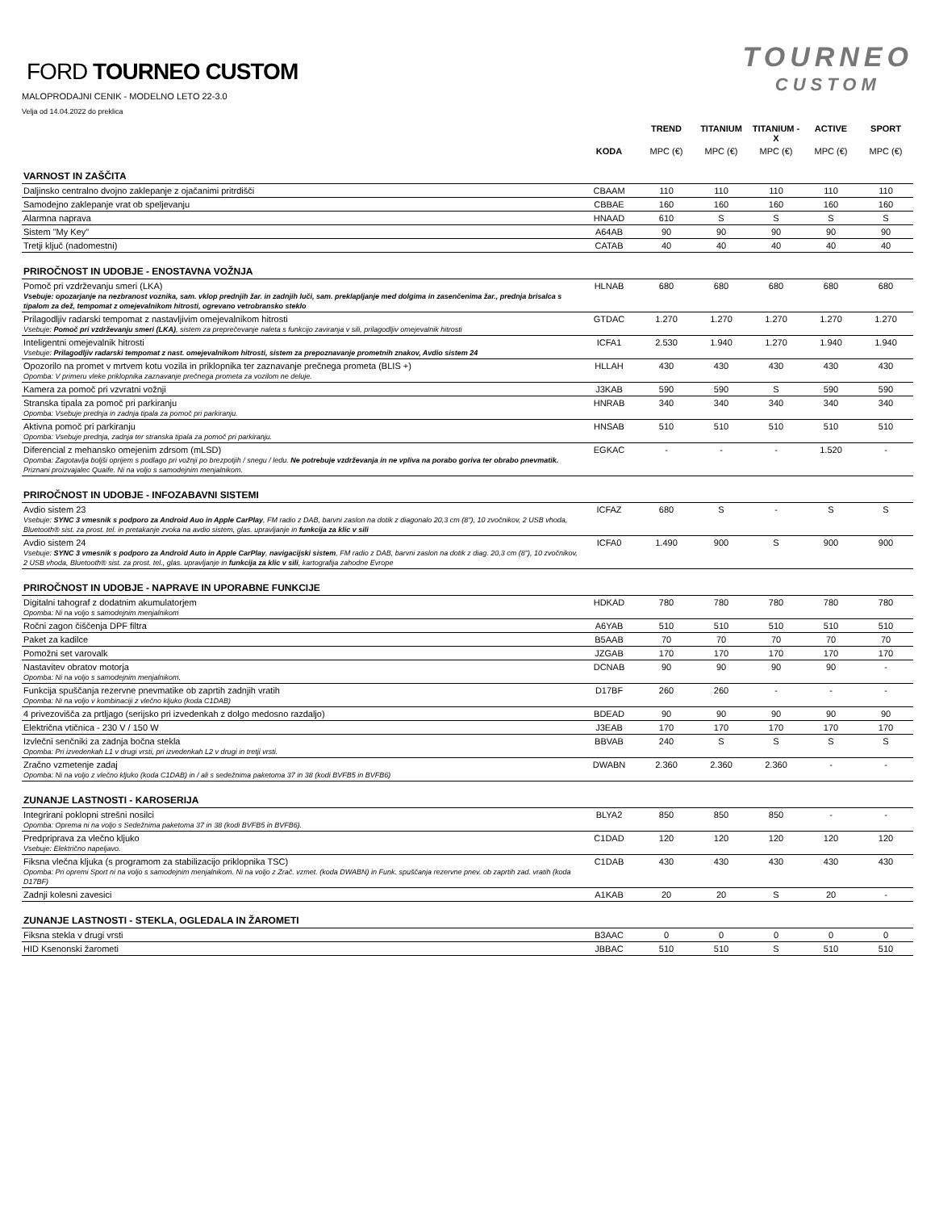FORD TOURNEO CUSTOM
MALOPRODAJNI CENIK - MODELNO LETO 22-3.0
Velja od 14.04.2022 do preklica
TOURNEO
CUSTOM
| | | TREND | TITANIUM | TITANIUM - X | ACTIVE | SPORT |
| --- | --- | --- | --- | --- | --- | --- |
| | KODA | MPC (€) | MPC (€) | MPC (€) | MPC (€) | MPC (€) |
| VARNOST IN ZAŠČITA | | | | | | |
| Daljinsko centralno dvojno zaklepanje z ojačanimi pritrdišči | CBAAM | 110 | 110 | 110 | 110 | 110 |
| Samodejno zaklepanje vrat ob speljevanju | CBBAE | 160 | 160 | 160 | 160 | 160 |
| Alarmna naprava | HNAAD | 610 | S | S | S | S |
| Sistem "My Key" | A64AB | 90 | 90 | 90 | 90 | 90 |
| Tretji ključ (nadomestni) | CATAB | 40 | 40 | 40 | 40 | 40 |
| PRIROČNOST IN UDOBJE - ENOSTAVNA VOŽNJA | | | | | | |
| Pomoč pri vzdrževanju smeri (LKA) Vsebuje: opozarjanje na nezbranost voznika, sam. vklop prednjih žar. in zadnjih luči, sam. preklapljanje med dolgima in zasenčenima žar., prednja brisalca s tipalom za dež, tempomat z omejevalnikom hitrosti, ogrevano vetrobransko steklo | HLNAB | 680 | 680 | 680 | 680 | 680 |
| Prilagodljiv radarski tempomat z nastavljivim omejevalnikom hitrosti Vsebuje: Pomoč pri vzdrževanju smeri (LKA) , sistem za preprečevanje naleta s funkcijo zaviranja v sili, prilagodljiv omejevalnik hitrosti | GTDAC | 1.270 | 1.270 | 1.270 | 1.270 | 1.270 |
| Inteligentni omejevalnik hitrosti Vsebuje: Prilagodljiv radarski tempomat z nast. omejevalnikom hitrosti, sistem za prepoznavanje prometnih znakov, Avdio sistem 24 | ICFA1 | 2.530 | 1.940 | 1.270 | 1.940 | 1.940 |
| Opozorilo na promet v mrtvem kotu vozila in priklopnika ter zaznavanje prečnega prometa (BLIS +) Opomba: V primeru vleke priklopnika zaznavanje prečnega prometa za vozilom ne deluje. | HLLAH | 430 | 430 | 430 | 430 | 430 |
| Kamera za pomoč pri vzvratni vožnji | J3KAB | 590 | 590 | S | 590 | 590 |
| Stranska tipala za pomoč pri parkiranju Opomba: Vsebuje prednja in zadnja tipala za pomoč pri parkiranju. | HNRAB | 340 | 340 | 340 | 340 | 340 |
| Aktivna pomoč pri parkiranju Opomba: Vsebuje prednja, zadnja ter stranska tipala za pomoč pri parkiranju. | HNSAB | 510 | 510 | 510 | 510 | 510 |
| Diferencial z mehansko omejenim zdrsom (mLSD) Opomba: Zagotavlja boljši oprijem s podlago pri vožnji po brezpotjih / snegu / ledu. Ne potrebuje vzdrževanja in ne vpliva na porabo goriva ter obrabo pnevmatik. Priznani proizvajalec Quaife. Ni na voljo s samodejnim menjalnikom. | EGKAC | - | - | - | 1.520 | - |
| PRIROČNOST IN UDOBJE - INFOZABAVNI SISTEMI | | | | | | |
| Avdio sistem 23 Vsebuje: SYNC 3 vmesnik s podporo za Android Auo in Apple CarPlay , FM radio z DAB, barvni zaslon na dotik z diagonalo 20,3 cm (8"), 10 zvočnikov, 2 USB vhoda, Bluetooth® sist. za prost. tel. in pretakanje zvoka na avdio sistem, glas. upravljanje in funkcija za klic v sili | ICFAZ | 680 | S | - | S | S |
| Avdio sistem 24 Vsebuje: SYNC 3 vmesnik s podporo za Android Auto in Apple CarPlay , navigacijski sistem , FM radio z DAB, barvni zaslon na dotik z diag. 20,3 cm (8"), 10 zvočnikov, 2 USB vhoda, Bluetooth® sist. za prost. tel., glas. upravljanje in funkcija za klic v sili , kartografija zahodne Evrope | ICFA0 | 1.490 | 900 | S | 900 | 900 |
| PRIROČNOST IN UDOBJE - NAPRAVE IN UPORABNE FUNKCIJE | | | | | | |
| Digitalni tahograf z dodatnim akumulatorjem Opomba: Ni na voljo s samodejnim menjalnikom | HDKAD | 780 | 780 | 780 | 780 | 780 |
| Ročni zagon čiščenja DPF filtra | A6YAB | 510 | 510 | 510 | 510 | 510 |
| Paket za kadilce | B5AAB | 70 | 70 | 70 | 70 | 70 |
| Pomožni set varovalk | JZGAB | 170 | 170 | 170 | 170 | 170 |
| Nastavitev obratov motorja Opomba: Ni na voljo s samodejnim menjalnikom. | DCNAB | 90 | 90 | 90 | 90 | - |
| Funkcija spuščanja rezervne pnevmatike ob zaprtih zadnjih vratih Opomba: Ni na voljo v kombinaciji z vlečno kljuko (koda C1DAB) | D17BF | 260 | 260 | - | - | - |
| 4 privezovišča za prtljago (serijsko pri izvedenkah z dolgo medosno razdaljo) | BDEAD | 90 | 90 | 90 | 90 | 90 |
| Električna vtičnica - 230 V / 150 W | J3EAB | 170 | 170 | 170 | 170 | 170 |
| Izvlečni senčniki za zadnja bočna stekla Opomba: Pri izvedenkah L1 v drugi vrsti, pri izvedenkah L2 v drugi in tretji vrsti. | BBVAB | 240 | S | S | S | S |
| Zračno vzmetenje zadaj Opomba: Ni na voljo z vlečno kljuko (koda C1DAB) in / ali s sedežnima paketoma 37 in 38 (kodi BVFB5 in BVFB6) | DWABN | 2.360 | 2.360 | 2.360 | - | - |
| ZUNANJE LASTNOSTI - KAROSERIJA | | | | | | |
| Integrirani poklopni strešni nosilci Opomba: Oprema ni na voljo s Sedežnima paketoma 37 in 38 (kodi BVFB5 in BVFB6). | BLYA2 | 850 | 850 | 850 | - | - |
| Predpriprava za vlečno kljuko Vsebuje: Električno napeljavo. | C1DAD | 120 | 120 | 120 | 120 | 120 |
| Fiksna vlečna kljuka (s programom za stabilizacijo priklopnika TSC) Opomba: Pri opremi Sport ni na voljo s samodejnim menjalnikom. Ni na voljo z Zrač. vzmet. (koda DWABN) in Funk. spuščanja rezervne pnev. ob zaprtih zad. vratih (koda D17BF) | C1DAB | 430 | 430 | 430 | 430 | 430 |
| Zadnji kolesni zavesici | A1KAB | 20 | 20 | S | 20 | - |
| ZUNANJE LASTNOSTI - STEKLA, OGLEDALA IN ŽAROMETI | | | | | | |
| Fiksna stekla v drugi vrsti | B3AAC | 0 | 0 | 0 | 0 | 0 |
| HID Ksenonski žarometi | JBBAC | 510 | 510 | S | 510 | 510 |